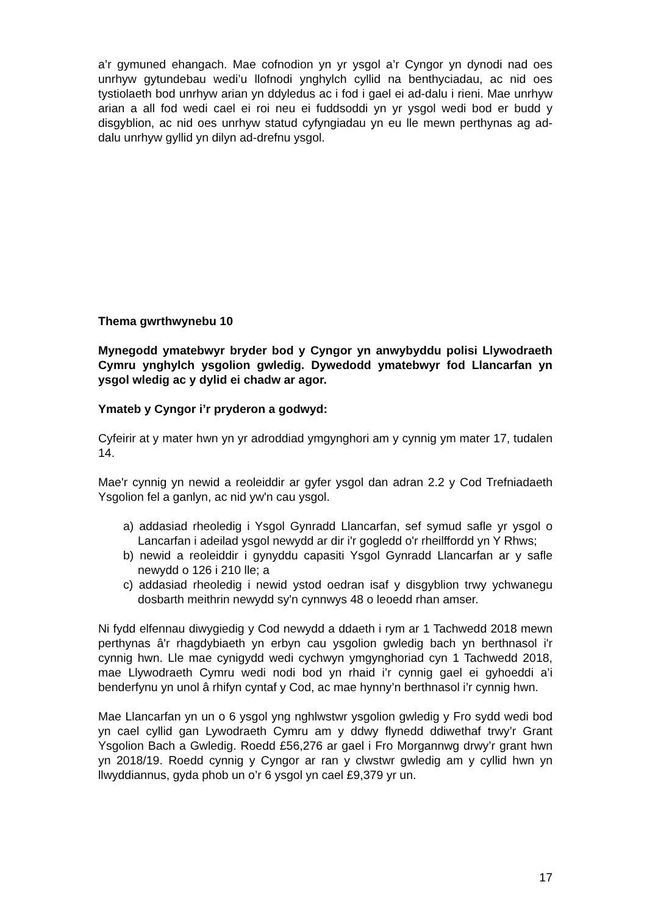a’r gymuned ehangach. Mae cofnodion yn yr ysgol a’r Cyngor yn dynodi nad oes unrhyw gytundebau wedi’u llofnodi ynghylch cyllid na benthyciadau, ac nid oes tystiolaeth bod unrhyw arian yn ddyledus ac i fod i gael ei ad-dalu i rieni. Mae unrhyw arian a all fod wedi cael ei roi neu ei fuddsoddi yn yr ysgol wedi bod er budd y disgyblion, ac nid oes unrhyw statud cyfyngiadau yn eu lle mewn perthynas ag ad-dalu unrhyw gyllid yn dilyn ad-drefnu ysgol.
Thema gwrthwynebu 10
Mynegodd ymatebwyr bryder bod y Cyngor yn anwybyddu polisi Llywodraeth Cymru ynghylch ysgolion gwledig. Dywedodd ymatebwyr fod Llancarfan yn ysgol wledig ac y dylid ei chadw ar agor.
Ymateb y Cyngor i’r pryderon a godwyd:
Cyfeirir at y mater hwn yn yr adroddiad ymgynghori am y cynnig ym mater 17, tudalen 14.
Mae'r cynnig yn newid a reoleiddir ar gyfer ysgol dan adran 2.2 y Cod Trefniadaeth Ysgolion fel a ganlyn, ac nid yw'n cau ysgol.
a) addasiad rheoledig i Ysgol Gynradd Llancarfan, sef symud safle yr ysgol o Lancarfan i adeilad ysgol newydd ar dir i'r gogledd o'r rheilffordd yn Y Rhws;
b) newid a reoleiddir i gynyddu capasiti Ysgol Gynradd Llancarfan ar y safle newydd o 126 i 210 lle; a
c) addasiad rheoledig i newid ystod oedran isaf y disgyblion trwy ychwanegu dosbarth meithrin newydd sy'n cynnwys 48 o leoedd rhan amser.
Ni fydd elfennau diwygiedig y Cod newydd a ddaeth i rym ar 1 Tachwedd 2018 mewn perthynas â'r rhagdybiaeth yn erbyn cau ysgolion gwledig bach yn berthnasol i'r cynnig hwn. Lle mae cynigydd wedi cychwyn ymgynghoriad cyn 1 Tachwedd 2018, mae Llywodraeth Cymru wedi nodi bod yn rhaid i’r cynnig gael ei gyhoeddi a’i benderfynu yn unol â rhifyn cyntaf y Cod, ac mae hynny’n berthnasol i’r cynnig hwn.
Mae Llancarfan yn un o 6 ysgol yng nghlwstwr ysgolion gwledig y Fro sydd wedi bod yn cael cyllid gan Lywodraeth Cymru am y ddwy flynedd ddiwethaf trwy’r Grant Ysgolion Bach a Gwledig. Roedd £56,276 ar gael i Fro Morgannwg drwy’r grant hwn yn 2018/19. Roedd cynnig y Cyngor ar ran y clwstwr gwledig am y cyllid hwn yn llwyddiannus, gyda phob un o’r 6 ysgol yn cael £9,379 yr un.
17